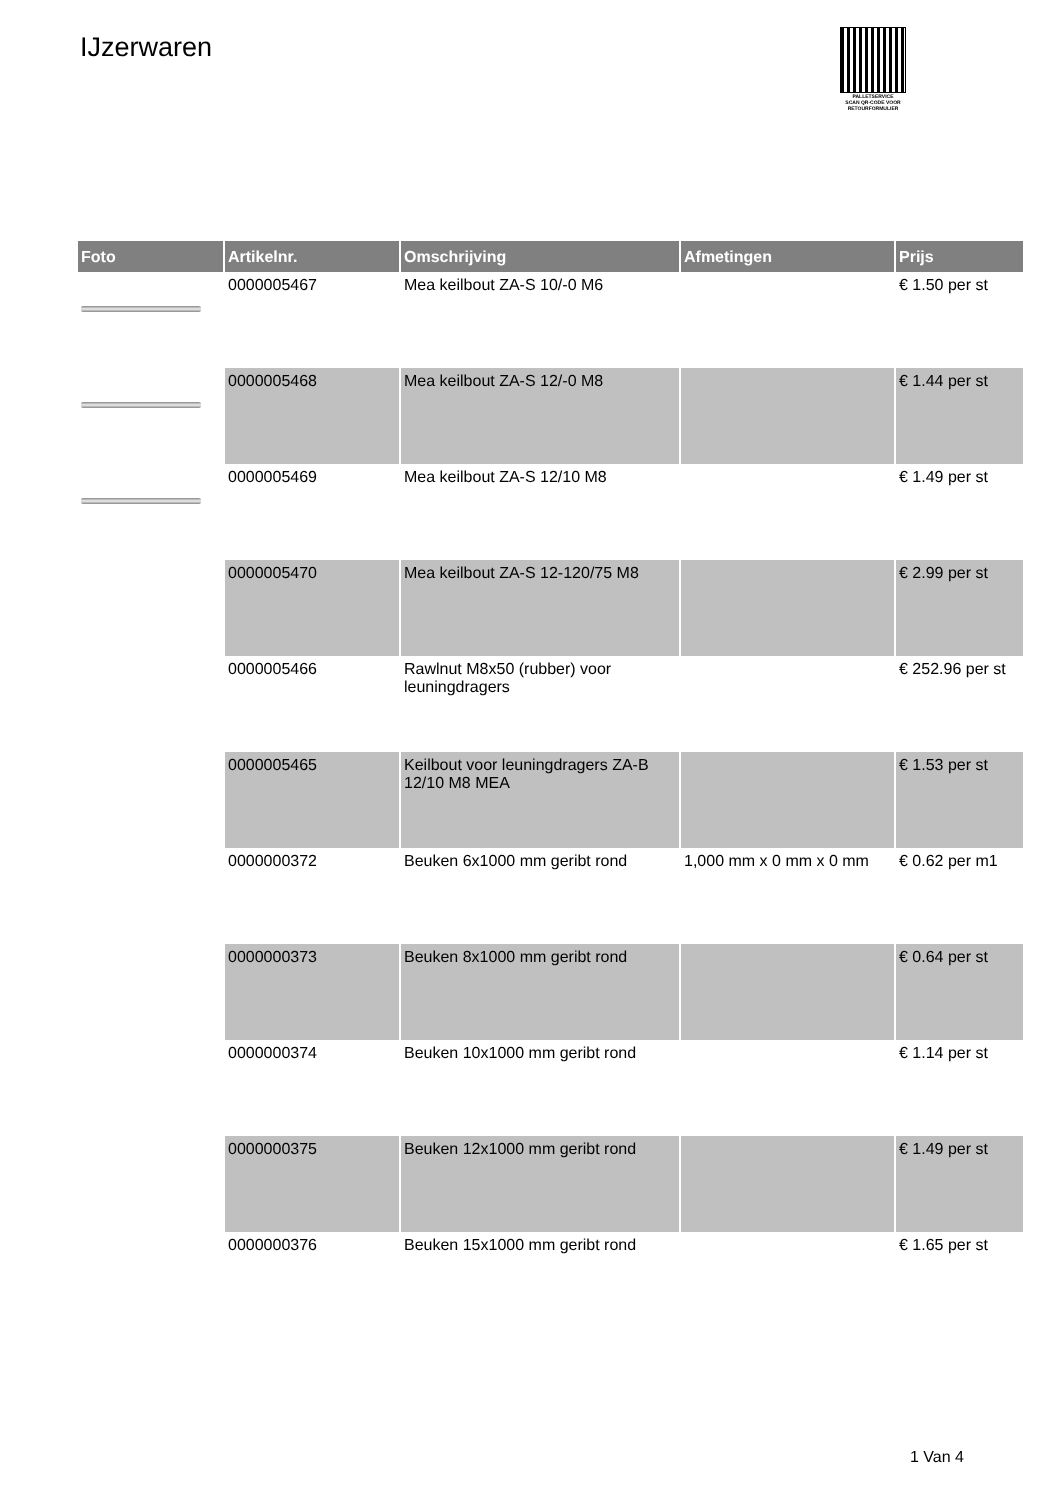IJzerwaren
PALLETSERVICE
SCAN QR-CODE VOOR RETOURFORMULIER
| Foto | Artikelnr. | Omschrijving | Afmetingen | Prijs |
| --- | --- | --- | --- | --- |
| | 0000005467 | Mea keilbout ZA-S 10/-0 M6 | | € 1.50 per st |
| | 0000005468 | Mea keilbout ZA-S 12/-0 M8 | | € 1.44 per st |
| | 0000005469 | Mea keilbout ZA-S 12/10 M8 | | € 1.49 per st |
| | 0000005470 | Mea keilbout ZA-S 12-120/75 M8 | | € 2.99 per st |
| | 0000005466 | Rawlnut M8x50 (rubber) voor leuningdragers | | € 252.96 per st |
| | 0000005465 | Keilbout voor leuningdragers ZA-B 12/10 M8 MEA | | € 1.53 per st |
| | 0000000372 | Beuken 6x1000 mm geribt rond | 1,000 mm x 0 mm x 0 mm | € 0.62 per m1 |
| | 0000000373 | Beuken 8x1000 mm geribt rond | | € 0.64 per st |
| | 0000000374 | Beuken 10x1000 mm geribt rond | | € 1.14 per st |
| | 0000000375 | Beuken 12x1000 mm geribt rond | | € 1.49 per st |
| | 0000000376 | Beuken 15x1000 mm geribt rond | | € 1.65 per st |
1 Van 4